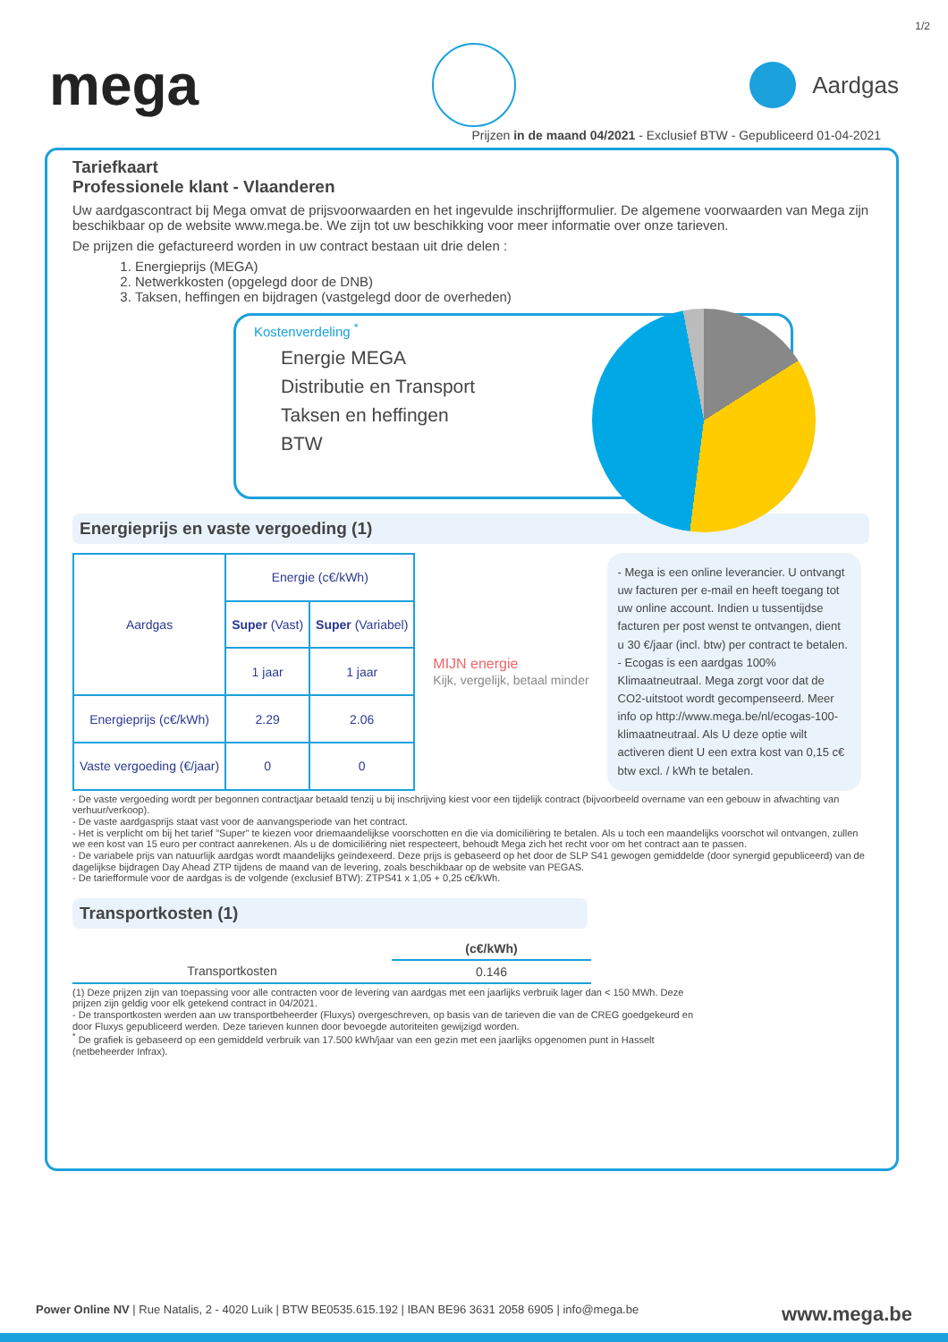1/2
mega
Aardgas
Prijzen in de maand 04/2021 - Exclusief BTW - Gepubliceerd 01-04-2021
Tariefkaart
Professionele klant - Vlaanderen
Uw aardgascontract bij Mega omvat de prijsvoorwaarden en het ingevulde inschrijfformulier. De algemene voorwaarden van Mega zijn beschikbaar op de website www.mega.be. We zijn tot uw beschikking voor meer informatie over onze tarieven.
De prijzen die gefactureerd worden in uw contract bestaan uit drie delen :
1. Energieprijs (MEGA)
2. Netwerkkosten (opgelegd door de DNB)
3. Taksen, heffingen en bijdragen (vastgelegd door de overheden)
Kostenverdeling <sup>*</sup>
Energie MEGA
Distributie en Transport
Taksen en heffingen
BTW
Energieprijs en vaste vergoeding (1)
| Aardgas | Energie (c€/kWh) | |
| --- | --- | --- |
| | Super (Vast) | Super (Variabel) |
| | 1 jaar | 1 jaar |
| Energieprijs (c€/kWh) | 2.29 | 2.06 |
| Vaste vergoeding (€/jaar) | 0 | 0 |
MIJN energie
Kijk, vergelijk, betaal minder
- Mega is een online leverancier. U ontvangt uw facturen per e-mail en heeft toegang tot uw online account. Indien u tussentijdse facturen per post wenst te ontvangen, dient u 30 €/jaar (incl. btw) per contract te betalen.
- Ecogas is een aardgas 100% Klimaatneutraal. Mega zorgt voor dat de CO2-uitstoot wordt gecompenseerd. Meer info op http://www.mega.be/nl/ecogas-100-klimaatneutraal. Als U deze optie wilt activeren dient U een extra kost van 0,15 c€ btw excl. / kWh te betalen.
- De vaste vergoeding wordt per begonnen contractjaar betaald tenzij u bij inschrijving kiest voor een tijdelijk contract (bijvoorbeeld overname van een gebouw in afwachting van verhuur/verkoop).
- De vaste aardgasprijs staat vast voor de aanvangsperiode van het contract.
- Het is verplicht om bij het tarief "Super" te kiezen voor driemaandelijkse voorschotten en die via domiciliëring te betalen. Als u toch een maandelijks voorschot wil ontvangen, zullen we een kost van 15 euro per contract aanrekenen. Als u de domiciliëring niet respecteert, behoudt Mega zich het recht voor om het contract aan te passen.
- De variabele prijs van natuurlijk aardgas wordt maandelijks geïndexeerd. Deze prijs is gebaseerd op het door de SLP S41 gewogen gemiddelde (door synergid gepubliceerd) van de dagelijkse bijdragen Day Ahead ZTP tijdens de maand van de levering, zoals beschikbaar op de website van PEGAS.
- De tariefformule voor de aardgas is de volgende (exclusief BTW): ZTPS41 x 1,05 + 0,25 c€/kWh.
Transportkosten (1)
| | (c€/kWh) |
| --- | --- |
| Transportkosten | 0.146 |
(1) Deze prijzen zijn van toepassing voor alle contracten voor de levering van aardgas met een jaarlijks verbruik lager dan < 150 MWh. Deze prijzen zijn geldig voor elk getekend contract in 04/2021.
- De transportkosten werden aan uw transportbeheerder (Fluxys) overgeschreven, op basis van de tarieven die van de CREG goedgekeurd en door Fluxys gepubliceerd werden. Deze tarieven kunnen door bevoegde autoriteiten gewijzigd worden.
<sup>*</sup> De grafiek is gebaseerd op een gemiddeld verbruik van 17.500 kWh/jaar van een gezin met een jaarlijks opgenomen punt in Hasselt (netbeheerder Infrax).
Power Online NV | Rue Natalis, 2 - 4020 Luik | BTW BE0535.615.192 | IBAN BE96 3631 2058 6905 | info@mega.be www.mega.be